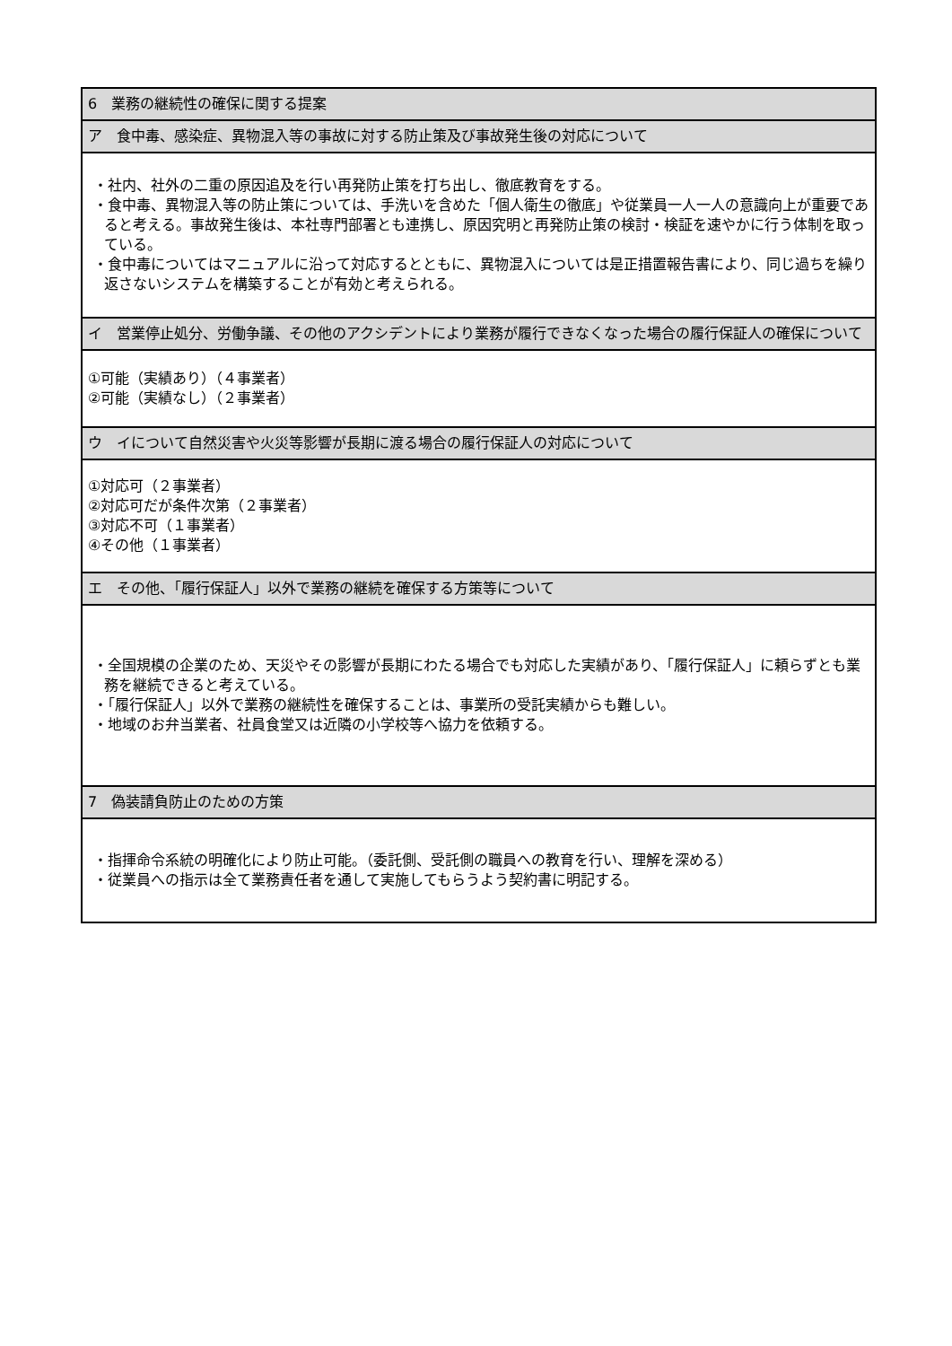| 6 業務の継続性の確保に関する提案 |
| ア 食中毒、感染症、異物混入等の事故に対する防止策及び事故発生後の対応について |
| ・社内、社外の二重の原因追及を行い再発防止策を打ち出し、徹底教育をする。 ・食中毒、異物混入等の防止策については、手洗いを含めた「個人衛生の徹底」や従業員一人一人の意識向上が重要であると考える。事故発生後は、本社専門部署とも連携し、原因究明と再発防止策の検討・検証を速やかに行う体制を取っている。 ・食中毒についてはマニュアルに沿って対応するとともに、異物混入については是正措置報告書により、同じ過ちを繰り返さないシステムを構築することが有効と考えられる。 |
| イ 営業停止処分、労働争議、その他のアクシデントにより業務が履行できなくなった場合の履行保証人の確保について |
| ①可能（実績あり）（４事業者） ②可能（実績なし）（２事業者） |
| ウ イについて自然災害や火災等影響が長期に渡る場合の履行保証人の対応について |
| ①対応可（２事業者） ②対応可だが条件次第（２事業者） ③対応不可（１事業者） ④その他（１事業者） |
| エ その他、「履行保証人」以外で業務の継続を確保する方策等について |
| ・全国規模の企業のため、天災やその影響が長期にわたる場合でも対応した実績があり、「履行保証人」に頼らずとも業務を継続できると考えている。 ・「履行保証人」以外で業務の継続性を確保することは、事業所の受託実績からも難しい。 ・地域のお弁当業者、社員食堂又は近隣の小学校等へ協力を依頼する。 |
| 7 偽装請負防止のための方策 |
| ・指揮命令系統の明確化により防止可能。（委託側、受託側の職員への教育を行い、理解を深める） ・従業員への指示は全て業務責任者を通して実施してもらうよう契約書に明記する。 |